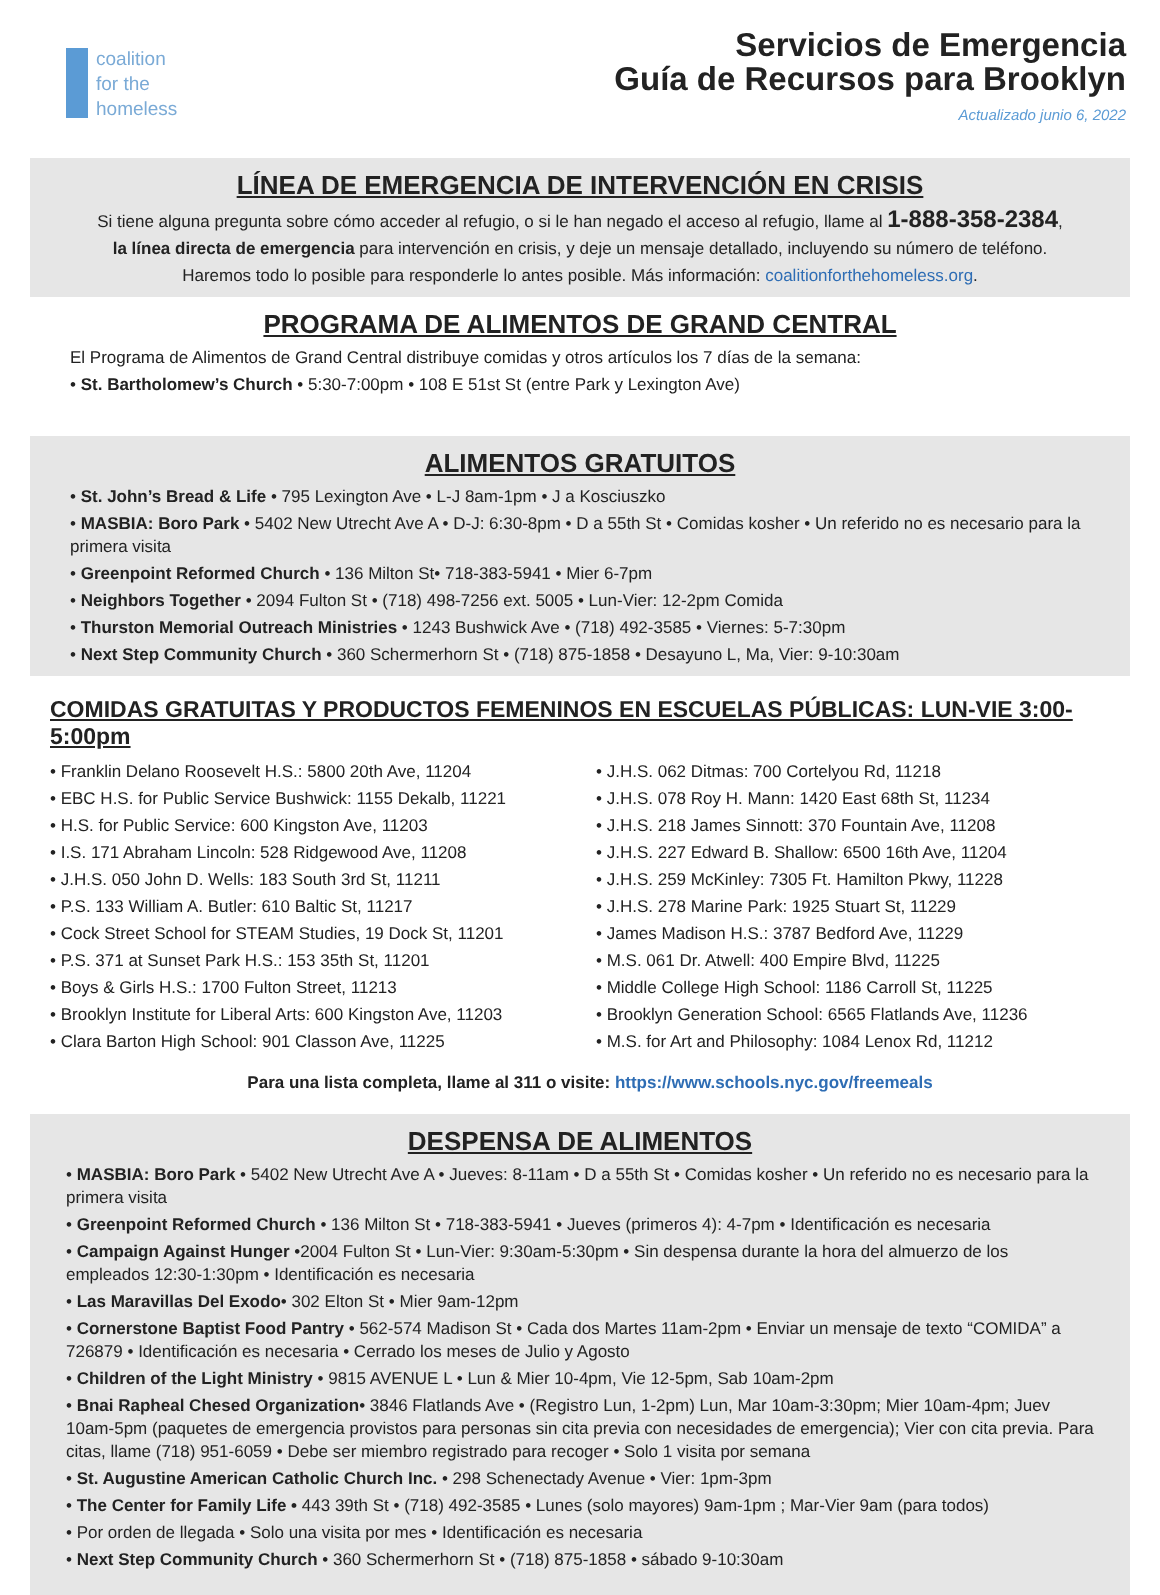coalition
for the
homeless
Servicios de Emergencia
Guía de Recursos para Brooklyn
Actualizado junio 6, 2022
LÍNEA DE EMERGENCIA DE INTERVENCIÓN EN CRISIS
Si tiene alguna pregunta sobre cómo acceder al refugio, o si le han negado el acceso al refugio, llame al 1-888-358-2384,
la línea directa de emergencia para intervención en crisis, y deje un mensaje detallado, incluyendo su número de teléfono.
Haremos todo lo posible para responderle lo antes posible. Más información: coalitionforthehomeless.org.
PROGRAMA DE ALIMENTOS DE GRAND CENTRAL
El Programa de Alimentos de Grand Central distribuye comidas y otros artículos los 7 días de la semana:
• St. Bartholomew’s Church • 5:30-7:00pm • 108 E 51st St (entre Park y Lexington Ave)
ALIMENTOS GRATUITOS
• St. John’s Bread & Life • 795 Lexington Ave • L-J 8am-1pm • J a Kosciuszko
• MASBIA: Boro Park • 5402 New Utrecht Ave A • D-J: 6:30-8pm • D a 55th St • Comidas kosher • Un referido no es necesario para la primera visita
• Greenpoint Reformed Church • 136 Milton St• 718-383-5941 • Mier 6-7pm
• Neighbors Together • 2094 Fulton St • (718) 498-7256 ext. 5005 • Lun-Vier: 12-2pm Comida
• Thurston Memorial Outreach Ministries • 1243 Bushwick Ave • (718) 492-3585 • Viernes: 5-7:30pm
• Next Step Community Church • 360 Schermerhorn St • (718) 875-1858 • Desayuno L, Ma, Vier: 9-10:30am
COMIDAS GRATUITAS Y PRODUCTOS FEMENINOS EN ESCUELAS PÚBLICAS: LUN-VIE 3:00-5:00pm
• Franklin Delano Roosevelt H.S.: 5800 20th Ave, 11204
• EBC H.S. for Public Service Bushwick: 1155 Dekalb, 11221
• H.S. for Public Service: 600 Kingston Ave, 11203
• I.S. 171 Abraham Lincoln: 528 Ridgewood Ave, 11208
• J.H.S. 050 John D. Wells: 183 South 3rd St, 11211
• P.S. 133 William A. Butler: 610 Baltic St, 11217
• Cock Street School for STEAM Studies, 19 Dock St, 11201
• P.S. 371 at Sunset Park H.S.: 153 35th St, 11201
• Boys & Girls H.S.: 1700 Fulton Street, 11213
• Brooklyn Institute for Liberal Arts: 600 Kingston Ave, 11203
• Clara Barton High School: 901 Classon Ave, 11225
• J.H.S. 062 Ditmas: 700 Cortelyou Rd, 11218
• J.H.S. 078 Roy H. Mann: 1420 East 68th St, 11234
• J.H.S. 218 James Sinnott: 370 Fountain Ave, 11208
• J.H.S. 227 Edward B. Shallow: 6500 16th Ave, 11204
• J.H.S. 259 McKinley: 7305 Ft. Hamilton Pkwy, 11228
• J.H.S. 278 Marine Park: 1925 Stuart St, 11229
• James Madison H.S.: 3787 Bedford Ave, 11229
• M.S. 061 Dr. Atwell: 400 Empire Blvd, 11225
• Middle College High School: 1186 Carroll St, 11225
• Brooklyn Generation School: 6565 Flatlands Ave, 11236
• M.S. for Art and Philosophy: 1084 Lenox Rd, 11212
Para una lista completa, llame al 311 o visite: https://www.schools.nyc.gov/freemeals
DESPENSA DE ALIMENTOS
• MASBIA: Boro Park • 5402 New Utrecht Ave A • Jueves: 8-11am • D a 55th St • Comidas kosher • Un referido no es necesario para la primera visita
• Greenpoint Reformed Church • 136 Milton St • 718-383-5941 • Jueves (primeros 4): 4-7pm • Identificación es necesaria
• Campaign Against Hunger •2004 Fulton St • Lun-Vier: 9:30am-5:30pm • Sin despensa durante la hora del almuerzo de los empleados 12:30-1:30pm • Identificación es necesaria
• Las Maravillas Del Exodo• 302 Elton St • Mier 9am-12pm
• Cornerstone Baptist Food Pantry • 562-574 Madison St • Cada dos Martes 11am-2pm • Enviar un mensaje de texto “COMIDA” a 726879 • Identificación es necesaria • Cerrado los meses de Julio y Agosto
• Children of the Light Ministry • 9815 AVENUE L • Lun & Mier 10-4pm, Vie 12-5pm, Sab 10am-2pm
• Bnai Rapheal Chesed Organization• 3846 Flatlands Ave • (Registro Lun, 1-2pm) Lun, Mar 10am-3:30pm; Mier 10am-4pm; Juev 10am-5pm (paquetes de emergencia provistos para personas sin cita previa con necesidades de emergencia); Vier con cita previa. Para citas, llame (718) 951-6059 • Debe ser miembro registrado para recoger • Solo 1 visita por semana
• St. Augustine American Catholic Church Inc. • 298 Schenectady Avenue • Vier: 1pm-3pm
• The Center for Family Life • 443 39th St • (718) 492-3585 • Lunes (solo mayores) 9am-1pm ; Mar-Vier 9am (para todos)
• Por orden de llegada • Solo una visita por mes • Identificación es necesaria
• Next Step Community Church • 360 Schermerhorn St • (718) 875-1858 • sábado 9-10:30am